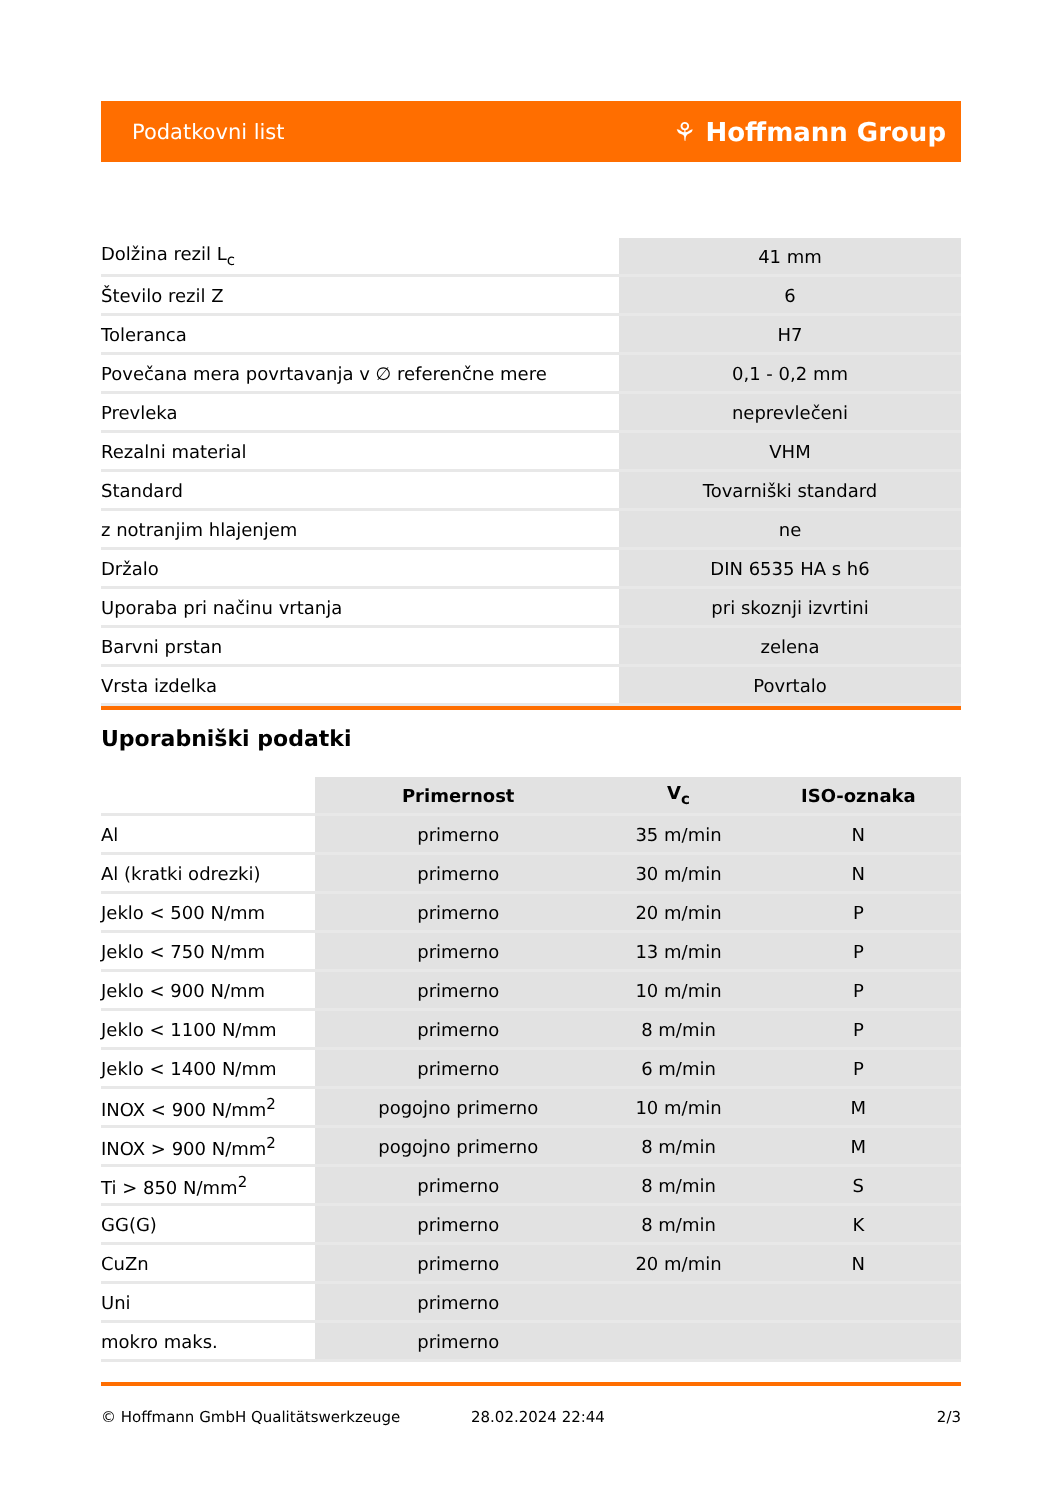Podatkovni list ⚘ Hoffmann Group
| Dolžina rezil L<sub>c</sub> | 41 mm |
| Število rezil Z | 6 |
| Toleranca | H7 |
| Povečana mera povrtavanja v ∅ referenčne mere | 0,1 - 0,2 mm |
| Prevleka | neprevlečeni |
| Rezalni material | VHM |
| Standard | Tovarniški standard |
| z notranjim hlajenjem | ne |
| Držalo | DIN 6535 HA s h6 |
| Uporaba pri načinu vrtanja | pri skoznji izvrtini |
| Barvni prstan | zelena |
| Vrsta izdelka | Povrtalo |
Uporabniški podatki
| | Primernost | V<sub>c</sub> | ISO-oznaka |
| --- | --- | --- | --- |
| Al | primerno | 35 m/min | N |
| Al (kratki odrezki) | primerno | 30 m/min | N |
| Jeklo < 500 N/mm | primerno | 20 m/min | P |
| Jeklo < 750 N/mm | primerno | 13 m/min | P |
| Jeklo < 900 N/mm | primerno | 10 m/min | P |
| Jeklo < 1100 N/mm | primerno | 8 m/min | P |
| Jeklo < 1400 N/mm | primerno | 6 m/min | P |
| INOX < 900 N/mm<sup>2</sup> | pogojno primerno | 10 m/min | M |
| INOX > 900 N/mm<sup>2</sup> | pogojno primerno | 8 m/min | M |
| Ti > 850 N/mm<sup>2</sup> | primerno | 8 m/min | S |
| GG(G) | primerno | 8 m/min | K |
| CuZn | primerno | 20 m/min | N |
| Uni | primerno | | |
| mokro maks. | primerno | | |
© Hoffmann GmbH Qualitätswerkzeuge 28.02.2024 22:44 2/3